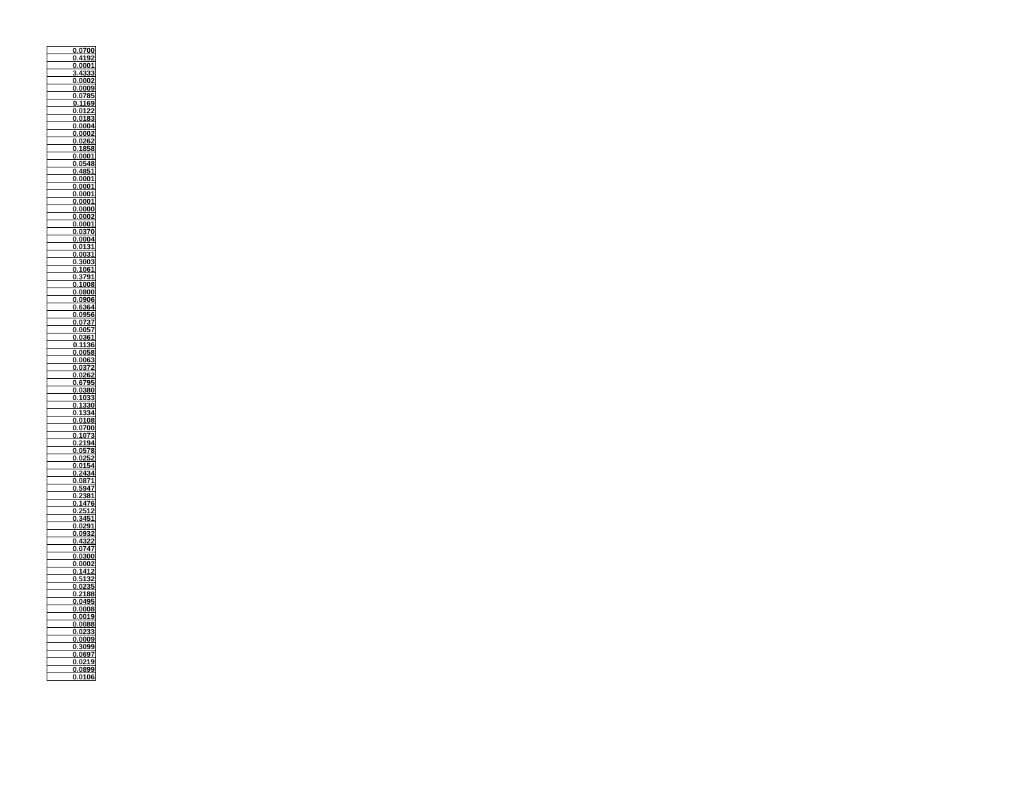| 0.0700 |
| 0.4192 |
| 0.0001 |
| 3.4333 |
| 0.0002 |
| 0.0009 |
| 0.0785 |
| 0.1169 |
| 0.0122 |
| 0.0183 |
| 0.0004 |
| 0.0002 |
| 0.0262 |
| 0.1858 |
| 0.0001 |
| 0.0548 |
| 0.4851 |
| 0.0001 |
| 0.0001 |
| 0.0001 |
| 0.0001 |
| 0.0000 |
| 0.0002 |
| 0.0001 |
| 0.0370 |
| 0.0004 |
| 0.0131 |
| 0.0031 |
| 0.3003 |
| 0.1061 |
| 0.3791 |
| 0.1008 |
| 0.0800 |
| 0.0906 |
| 0.6364 |
| 0.0956 |
| 0.0737 |
| 0.0057 |
| 0.0361 |
| 0.1136 |
| 0.0058 |
| 0.0063 |
| 0.0372 |
| 0.0262 |
| 0.6795 |
| 0.0380 |
| 0.1033 |
| 0.1330 |
| 0.1334 |
| 0.0108 |
| 0.0700 |
| 0.1073 |
| 0.2194 |
| 0.0578 |
| 0.0252 |
| 0.0154 |
| 0.2434 |
| 0.0871 |
| 0.5947 |
| 0.2381 |
| 0.1476 |
| 0.2512 |
| 0.3451 |
| 0.0291 |
| 0.0932 |
| 0.4322 |
| 0.0747 |
| 0.0300 |
| 0.0002 |
| 0.1412 |
| 0.5132 |
| 0.0235 |
| 0.2188 |
| 0.0495 |
| 0.0008 |
| 0.0019 |
| 0.0088 |
| 0.0233 |
| 0.0009 |
| 0.3099 |
| 0.0697 |
| 0.0219 |
| 0.0899 |
| 0.0106 |